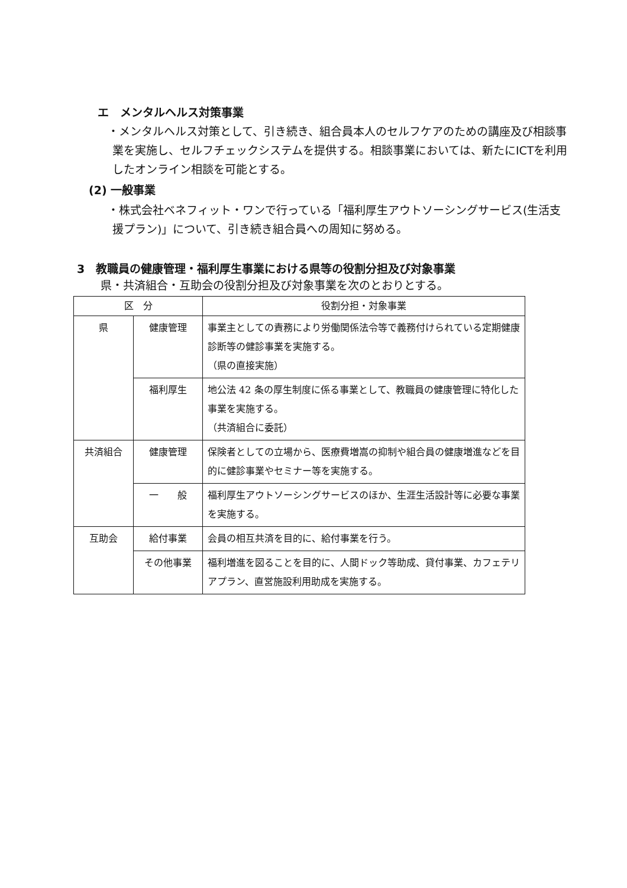エ　メンタルヘルス対策事業
・メンタルヘルス対策として、引き続き、組合員本人のセルフケアのための講座及び相談事業を実施し、セルフチェックシステムを提供する。相談事業においては、新たにICTを利用したオンライン相談を可能とする。
(2) 一般事業
・株式会社ベネフィット・ワンで行っている「福利厚生アウトソーシングサービス(生活支援プラン)」について、引き続き組合員への周知に努める。
3　教職員の健康管理・福利厚生事業における県等の役割分担及び対象事業
県・共済組合・互助会の役割分担及び対象事業を次のとおりとする。
| 区 分 | | 役割分担・対象事業 |
| --- | --- | --- |
| 県 | 健康管理 | 事業主としての責務により労働関係法令等で義務付けられている定期健康診断等の健診事業を実施する。 （県の直接実施） |
| | 福利厚生 | 地公法 42 条の厚生制度に係る事業として、教職員の健康管理に特化した事業を実施する。 （共済組合に委託） |
| 共済組合 | 健康管理 | 保険者としての立場から、医療費増嵩の抑制や組合員の健康増進などを目的に健診事業やセミナー等を実施する。 |
| | 一 般 | 福利厚生アウトソーシングサービスのほか、生涯生活設計等に必要な事業を実施する。 |
| 互助会 | 給付事業 | 会員の相互共済を目的に、給付事業を行う。 |
| | その他事業 | 福利増進を図ることを目的に、人間ドック等助成、貸付事業、カフェテリアプラン、直営施設利用助成を実施する。 |